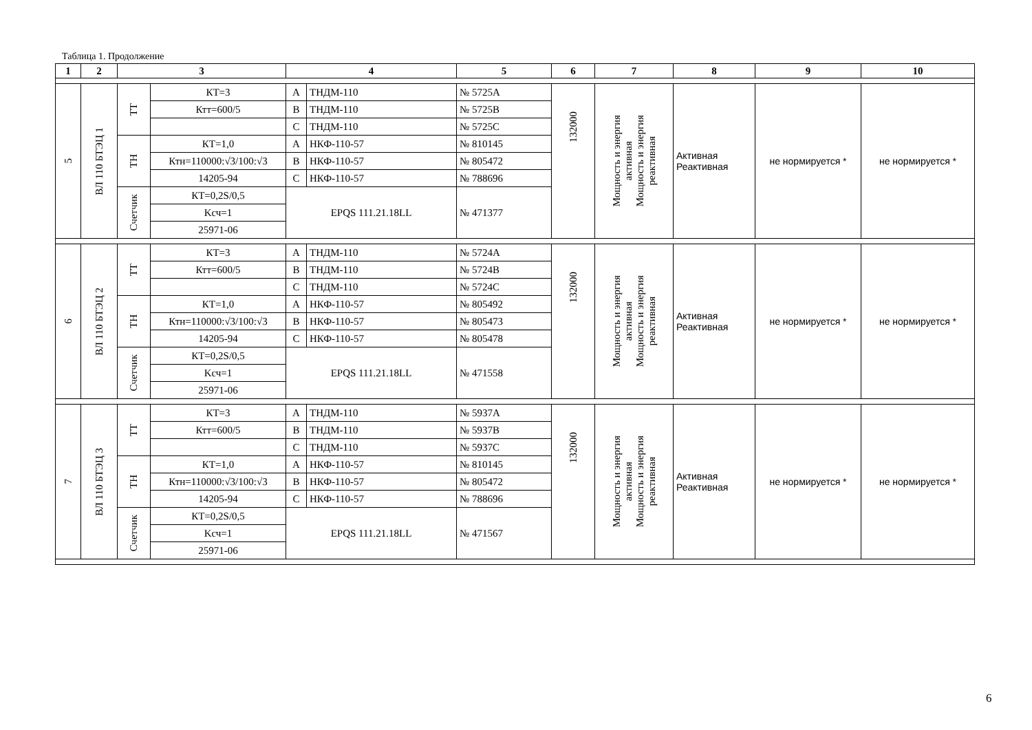Таблица 1. Продолжение
| 1 | 2 | 3 | | 4 | | 5 | 6 | 7 | 8 | 9 | 10 |
| --- | --- | --- | --- | --- | --- | --- | --- | --- | --- | --- | --- |
| 5 | ВЛ 110 БТЭЦ 1 | ТТ | КТ=3 | A | ТНДМ-110 | № 5725A | 132000 | Мощность и энергия активная Мощность и энергия реактивная | Активная Реактивная | не нормируется * | не нормируется * |
| | | | Ктт=600/5 | B | ТНДМ-110 | № 5725B | | | | | |
| | | | | C | ТНДМ-110 | № 5725C | | | | | |
| | | ТН | КТ=1,0 | A | НКФ-110-57 | № 810145 | | | | | |
| | | | Ктн=110000:√3/100:√3 | B | НКФ-110-57 | № 805472 | | | | | |
| | | | 14205-94 | C | НКФ-110-57 | № 788696 | | | | | |
| | | Счетчик | КТ=0,2S/0,5 | EPQS 111.21.18LL | | № 471377 | | | | | |
| | | | Kсч=1 | | | | | | | | |
| | | | 25971-06 | | | | | | | | |
| 6 | ВЛ 110 БТЭЦ 2 | ТТ | КТ=3 | A | ТНДМ-110 | № 5724A | 132000 | Мощность и энергия активная Мощность и энергия реактивная | Активная Реактивная | не нормируется * | не нормируется * |
| | | | Ктт=600/5 | B | ТНДМ-110 | № 5724B | | | | | |
| | | | | C | ТНДМ-110 | № 5724C | | | | | |
| | | ТН | КТ=1,0 | A | НКФ-110-57 | № 805492 | | | | | |
| | | | Ктн=110000:√3/100:√3 | B | НКФ-110-57 | № 805473 | | | | | |
| | | | 14205-94 | C | НКФ-110-57 | № 805478 | | | | | |
| | | Счетчик | КТ=0,2S/0,5 | EPQS 111.21.18LL | | № 471558 | | | | | |
| | | | Kсч=1 | | | | | | | | |
| | | | 25971-06 | | | | | | | | |
| 7 | ВЛ 110 БТЭЦ 3 | ТТ | КТ=3 | A | ТНДМ-110 | № 5937A | 132000 | Мощность и энергия активная Мощность и энергия реактивная | Активная Реактивная | не нормируется * | не нормируется * |
| | | | Ктт=600/5 | B | ТНДМ-110 | № 5937B | | | | | |
| | | | | C | ТНДМ-110 | № 5937C | | | | | |
| | | ТН | КТ=1,0 | A | НКФ-110-57 | № 810145 | | | | | |
| | | | Ктн=110000:√3/100:√3 | B | НКФ-110-57 | № 805472 | | | | | |
| | | | 14205-94 | C | НКФ-110-57 | № 788696 | | | | | |
| | | Счетчик | КТ=0,2S/0,5 | EPQS 111.21.18LL | | № 471567 | | | | | |
| | | | Kсч=1 | | | | | | | | |
| | | | 25971-06 | | | | | | | | |
6